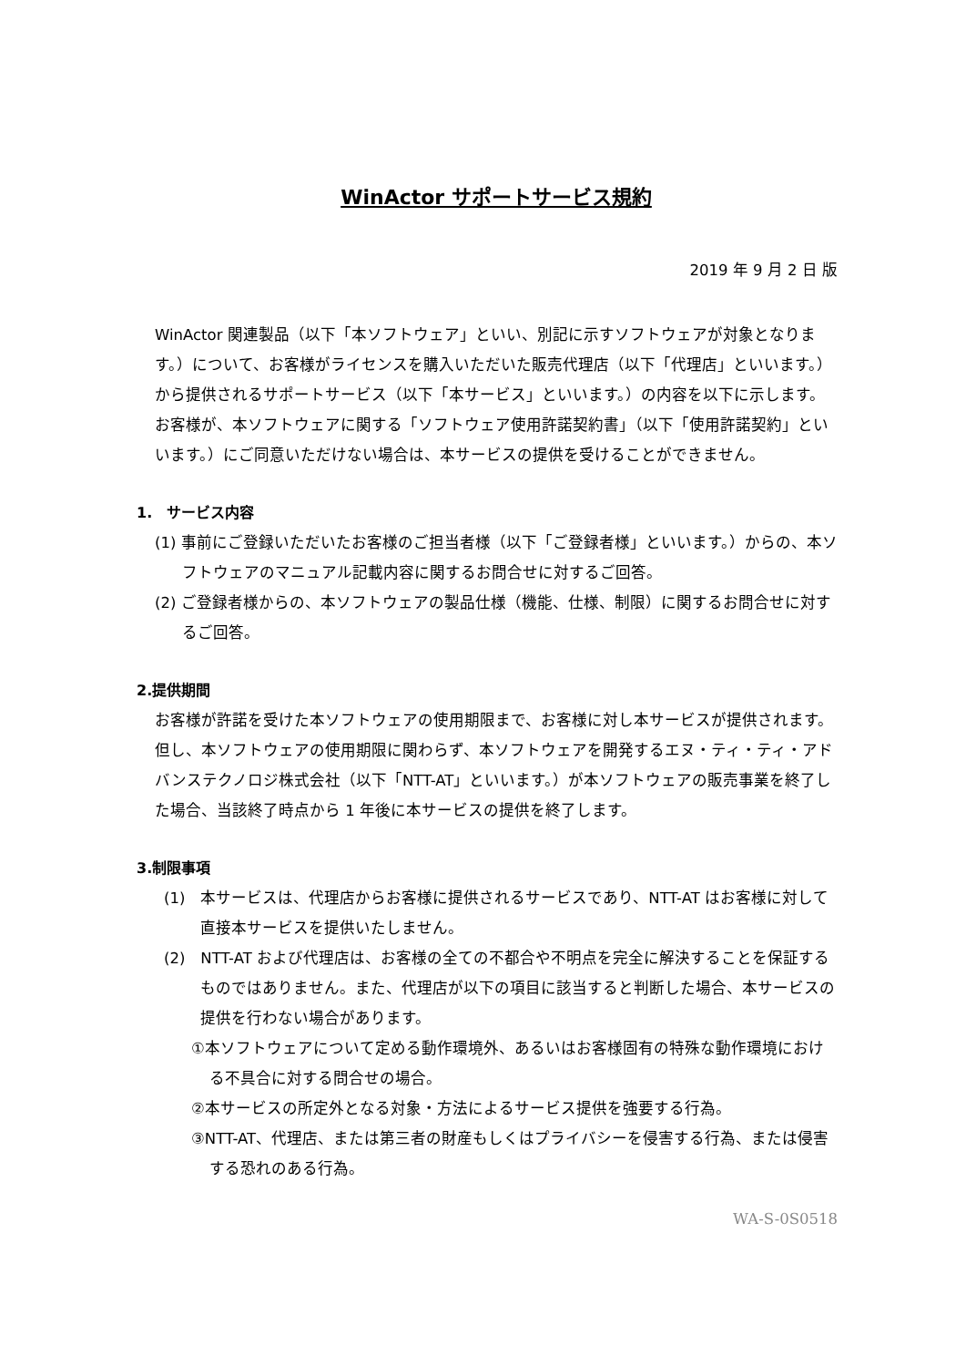WinActor サポートサービス規約
2019 年 9 月 2 日 版
WinActor 関連製品（以下「本ソフトウェア」といい、別記に示すソフトウェアが対象となります。）について、お客様がライセンスを購入いただいた販売代理店（以下「代理店」といいます。）から提供されるサポートサービス（以下「本サービス」といいます。）の内容を以下に示します。お客様が、本ソフトウェアに関する「ソフトウェア使用許諾契約書」（以下「使用許諾契約」といいます。）にご同意いただけない場合は、本サービスの提供を受けることができません。
1.　サービス内容
(1) 事前にご登録いただいたお客様のご担当者様（以下「ご登録者様」といいます。）からの、本ソフトウェアのマニュアル記載内容に関するお問合せに対するご回答。
(2) ご登録者様からの、本ソフトウェアの製品仕様（機能、仕様、制限）に関するお問合せに対するご回答。
2.提供期間
お客様が許諾を受けた本ソフトウェアの使用期限まで、お客様に対し本サービスが提供されます。但し、本ソフトウェアの使用期限に関わらず、本ソフトウェアを開発するエヌ・ティ・ティ・アドバンステクノロジ株式会社（以下「NTT-AT」といいます。）が本ソフトウェアの販売事業を終了した場合、当該終了時点から 1 年後に本サービスの提供を終了します。
3.制限事項
(1)　本サービスは、代理店からお客様に提供されるサービスであり、NTT-AT はお客様に対して直接本サービスを提供いたしません。
(2)　NTT-AT および代理店は、お客様の全ての不都合や不明点を完全に解決することを保証するものではありません。また、代理店が以下の項目に該当すると判断した場合、本サービスの提供を行わない場合があります。
①本ソフトウェアについて定める動作環境外、あるいはお客様固有の特殊な動作環境における不具合に対する問合せの場合。
②本サービスの所定外となる対象・方法によるサービス提供を強要する行為。
③NTT-AT、代理店、または第三者の財産もしくはプライバシーを侵害する行為、または侵害する恐れのある行為。
WA-S-0S0518